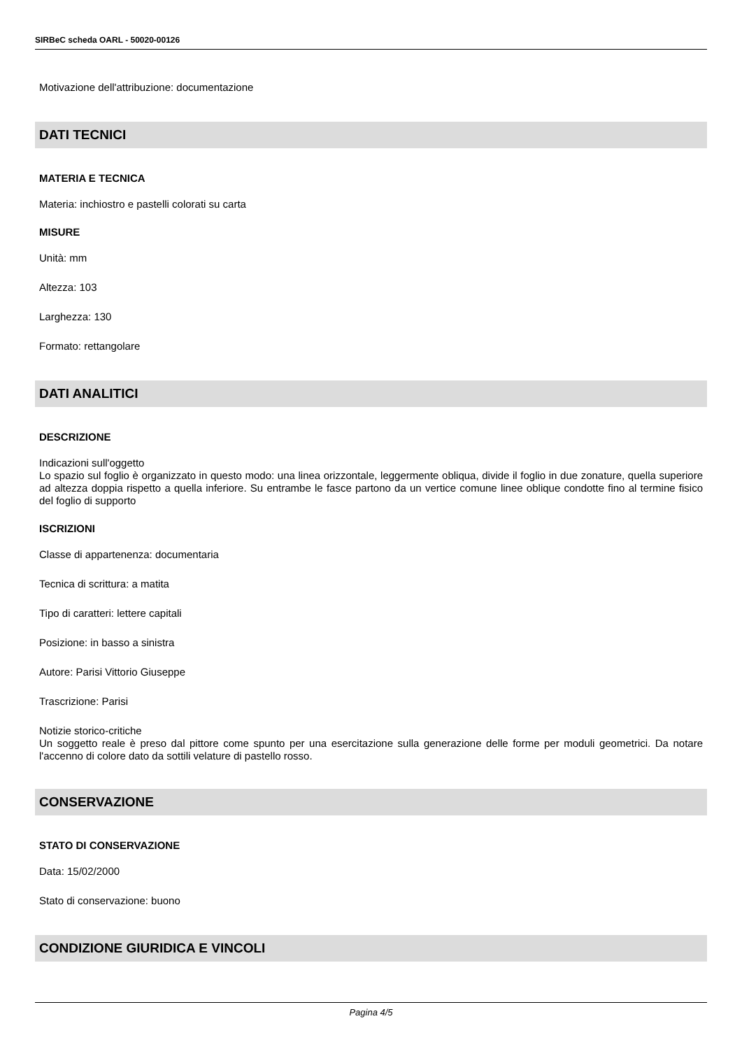SIRBeC scheda OARL - 50020-00126
Motivazione dell'attribuzione: documentazione
DATI TECNICI
MATERIA E TECNICA
Materia: inchiostro e pastelli colorati su carta
MISURE
Unità: mm
Altezza: 103
Larghezza: 130
Formato: rettangolare
DATI ANALITICI
DESCRIZIONE
Indicazioni sull'oggetto
Lo spazio sul foglio è organizzato in questo modo: una linea orizzontale, leggermente obliqua, divide il foglio in due zonature, quella superiore ad altezza doppia rispetto a quella inferiore. Su entrambe le fasce partono da un vertice comune linee oblique condotte fino al termine fisico del foglio di supporto
ISCRIZIONI
Classe di appartenenza: documentaria
Tecnica di scrittura: a matita
Tipo di caratteri: lettere capitali
Posizione: in basso a sinistra
Autore: Parisi Vittorio Giuseppe
Trascrizione: Parisi
Notizie storico-critiche
Un soggetto reale è preso dal pittore come spunto per una esercitazione sulla generazione delle forme per moduli geometrici. Da notare l'accenno di colore dato da sottili velature di pastello rosso.
CONSERVAZIONE
STATO DI CONSERVAZIONE
Data: 15/02/2000
Stato di conservazione: buono
CONDIZIONE GIURIDICA E VINCOLI
Pagina 4/5